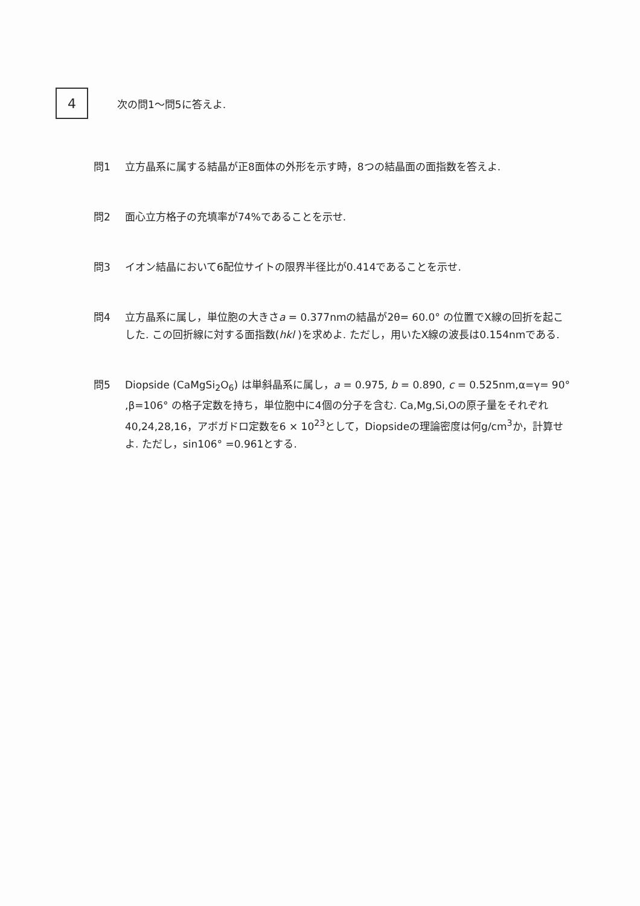4
次の問1～問5に答えよ.
問1 立方晶系に属する結晶が正8面体の外形を示す時，8つの結晶面の面指数を答えよ.
問2 面心立方格子の充填率が74%であることを示せ.
問3 イオン結晶において6配位サイトの限界半径比が0.414であることを示せ.
問4 立方晶系に属し，単位胞の大きさa = 0.377nmの結晶が2θ= 60.0° の位置でX線の回折を起こした. この回折線に対する面指数(hkl )を求めよ. ただし，用いたX線の波長は0.154nmである.
問5 Diopside (CaMgSi<sub>2</sub>O<sub>6</sub>) は単斜晶系に属し，a = 0.975, b = 0.890, c = 0.525nm,α=γ= 90° ,β=106° の格子定数を持ち，単位胞中に4個の分子を含む. Ca,Mg,Si,Oの原子量をそれぞれ40,24,28,16，アボガドロ定数を6 × 10<sup>23</sup>として，Diopsideの理論密度は何g/cm<sup>3</sup>か，計算せよ. ただし，sin106° =0.961とする.